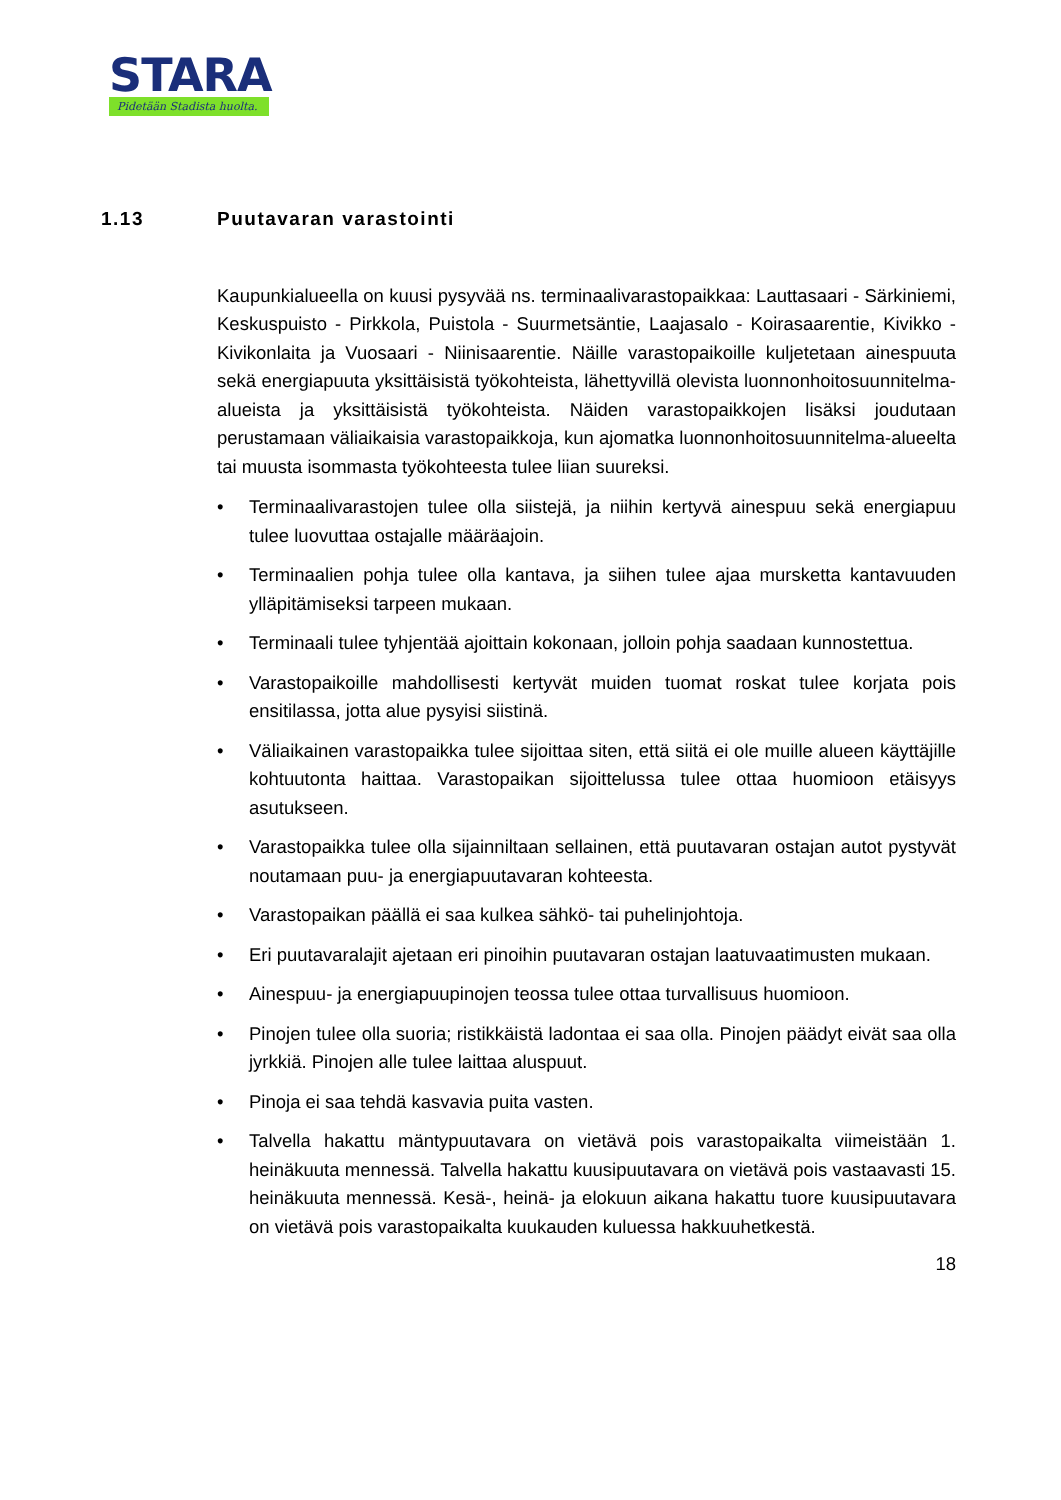STARA
Pidetään Stadista huolta.
1.13 Puutavaran varastointi
Kaupunkialueella on kuusi pysyvää ns. terminaalivarastopaikkaa: Lauttasaari - Särkiniemi, Keskuspuisto - Pirkkola, Puistola - Suurmetsäntie, Laajasalo - Koirasaarentie, Kivikko - Kivikonlaita ja Vuosaari - Niinisaarentie. Näille varastopaikoille kuljetetaan ainespuuta sekä energiapuuta yksittäisistä työkohteista, lähettyvillä olevista luonnonhoitosuunnitelma-alueista ja yksittäisistä työkohteista. Näiden varastopaikkojen lisäksi joudutaan perustamaan väliaikaisia varastopaikkoja, kun ajomatka luonnonhoitosuunnitelma-alueelta tai muusta isommasta työkohteesta tulee liian suureksi.
• Terminaalivarastojen tulee olla siistejä, ja niihin kertyvä ainespuu sekä energiapuu tulee luovuttaa ostajalle määräajoin.
• Terminaalien pohja tulee olla kantava, ja siihen tulee ajaa mursketta kantavuuden ylläpitämiseksi tarpeen mukaan.
• Terminaali tulee tyhjentää ajoittain kokonaan, jolloin pohja saadaan kunnostettua.
• Varastopaikoille mahdollisesti kertyvät muiden tuomat roskat tulee korjata pois ensitilassa, jotta alue pysyisi siistinä.
• Väliaikainen varastopaikka tulee sijoittaa siten, että siitä ei ole muille alueen käyttäjille kohtuutonta haittaa. Varastopaikan sijoittelussa tulee ottaa huomioon etäisyys asutukseen.
• Varastopaikka tulee olla sijainniltaan sellainen, että puutavaran ostajan autot pystyvät noutamaan puu- ja energiapuutavaran kohteesta.
• Varastopaikan päällä ei saa kulkea sähkö- tai puhelinjohtoja.
• Eri puutavaralajit ajetaan eri pinoihin puutavaran ostajan laatuvaatimusten mukaan.
• Ainespuu- ja energiapuupinojen teossa tulee ottaa turvallisuus huomioon.
• Pinojen tulee olla suoria; ristikkäistä ladontaa ei saa olla. Pinojen päädyt eivät saa olla jyrkkiä. Pinojen alle tulee laittaa aluspuut.
• Pinoja ei saa tehdä kasvavia puita vasten.
• Talvella hakattu mäntypuutavara on vietävä pois varastopaikalta viimeistään 1. heinäkuuta mennessä. Talvella hakattu kuusipuutavara on vietävä pois vastaavasti 15. heinäkuuta mennessä. Kesä-, heinä- ja elokuun aikana hakattu tuore kuusipuutavara on vietävä pois varastopaikalta kuukauden kuluessa hakkuuhetkestä.
18